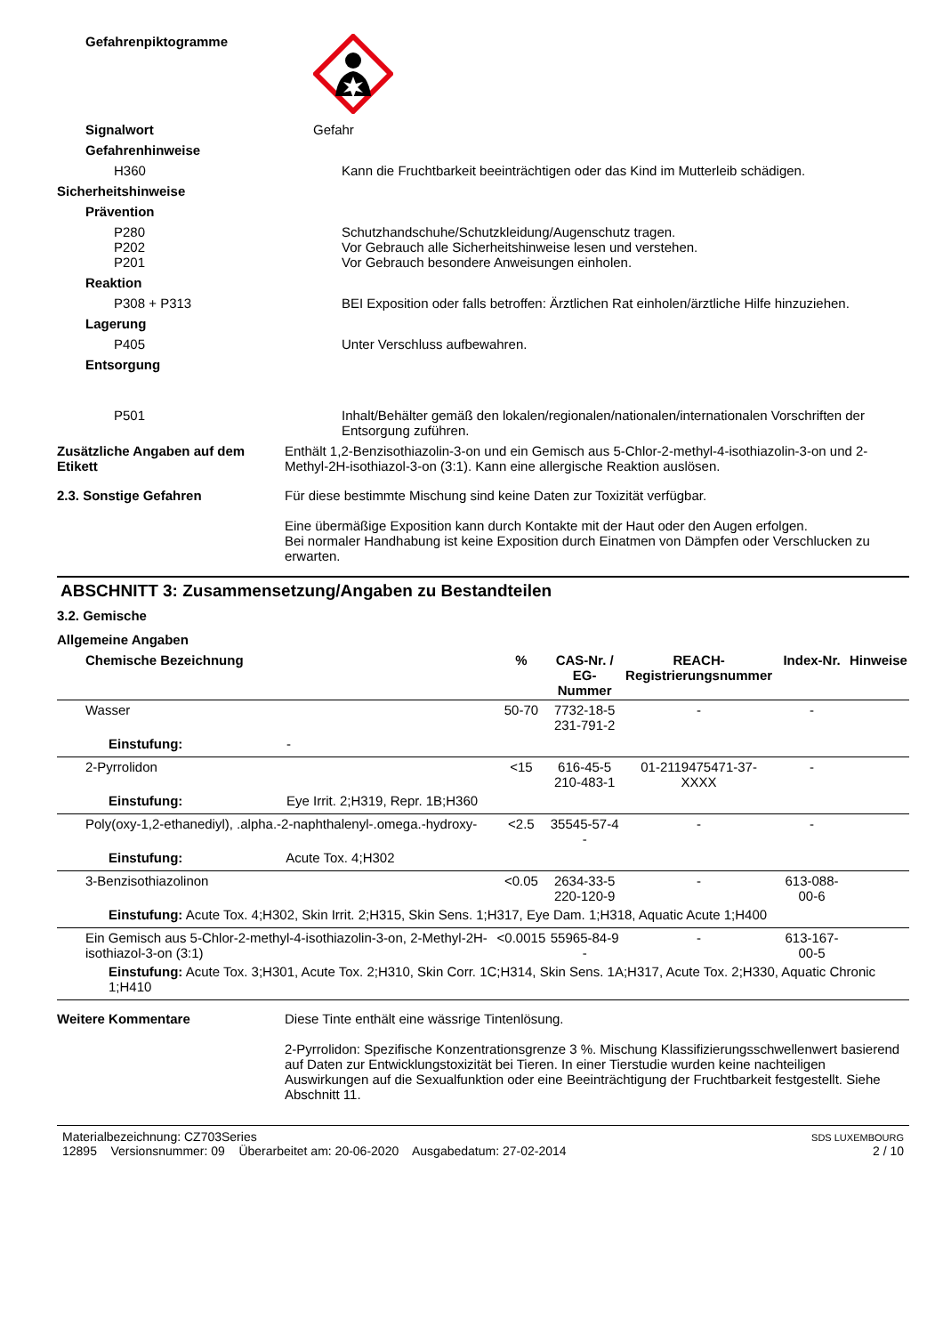Gefahrenpiktogramme
Signalwort Gefahr
Gefahrenhinweise
H360 Kann die Fruchtbarkeit beeinträchtigen oder das Kind im Mutterleib schädigen.
Sicherheitshinweise
Prävention
P280
P202
P201
Schutzhandschuhe/Schutzkleidung/Augenschutz tragen.
Vor Gebrauch alle Sicherheitshinweise lesen und verstehen.
Vor Gebrauch besondere Anweisungen einholen.
Reaktion
P308 + P313 BEI Exposition oder falls betroffen: Ärztlichen Rat einholen/ärztliche Hilfe hinzuziehen.
Lagerung
P405 Unter Verschluss aufbewahren.
Entsorgung
P501 Inhalt/Behälter gemäß den lokalen/regionalen/nationalen/internationalen Vorschriften der Entsorgung zuführen.
Zusätzliche Angaben auf dem Etikett
Enthält 1,2-Benzisothiazolin-3-on und ein Gemisch aus 5-Chlor-2-methyl-4-isothiazolin-3-on und 2-Methyl-2H-isothiazol-3-on (3:1). Kann eine allergische Reaktion auslösen.
2.3. Sonstige Gefahren Für diese bestimmte Mischung sind keine Daten zur Toxizität verfügbar.
Eine übermäßige Exposition kann durch Kontakte mit der Haut oder den Augen erfolgen.
Bei normaler Handhabung ist keine Exposition durch Einatmen von Dämpfen oder Verschlucken zu erwarten.
ABSCHNITT 3: Zusammensetzung/Angaben zu Bestandteilen
3.2. Gemische
Allgemeine Angaben
| Chemische Bezeichnung | % | CAS-Nr. / EG-Nummer | REACH- Registrierungsnummer | Index-Nr. | Hinweise |
| --- | --- | --- | --- | --- | --- |
| Wasser | 50-70 | 7732-18-5 231-791-2 | - | - | |
| Einstufung: - | | | | | |
| 2-Pyrrolidon | <15 | 616-45-5 210-483-1 | 01-2119475471-37-XXXX | - | |
| Einstufung: Eye Irrit. 2;H319, Repr. 1B;H360 | | | | | |
| Poly(oxy-1,2-ethanediyl), .alpha.-2-naphthalenyl-.omega.-hydroxy- | <2.5 | 35545-57-4 - | - | - | |
| Einstufung: Acute Tox. 4;H302 | | | | | |
| 3-Benzisothiazolinon | <0.05 | 2634-33-5 220-120-9 | - | 613-088-00-6 | |
| Einstufung: Acute Tox. 4;H302, Skin Irrit. 2;H315, Skin Sens. 1;H317, Eye Dam. 1;H318, Aquatic Acute 1;H400 | | | | | |
| Ein Gemisch aus 5-Chlor-2-methyl-4-isothiazolin-3-on, 2-Methyl-2H-isothiazol-3-on (3:1) | <0.0015 | 55965-84-9 - | - | 613-167-00-5 | |
| Einstufung: Acute Tox. 3;H301, Acute Tox. 2;H310, Skin Corr. 1C;H314, Skin Sens. 1A;H317, Acute Tox. 2;H330, Aquatic Chronic 1;H410 | | | | | |
Weitere Kommentare Diese Tinte enthält eine wässrige Tintenlösung.
2-Pyrrolidon: Spezifische Konzentrationsgrenze 3 %. Mischung Klassifizierungsschwellenwert basierend auf Daten zur Entwicklungstoxizität bei Tieren. In einer Tierstudie wurden keine nachteiligen Auswirkungen auf die Sexualfunktion oder eine Beeinträchtigung der Fruchtbarkeit festgestellt. Siehe Abschnitt 11.
Materialbezeichnung: CZ703Series
12895 Versionsnummer: 09 Überarbeitet am: 20-06-2020 Ausgabedatum: 27-02-2014
SDS LUXEMBOURG
2 / 10